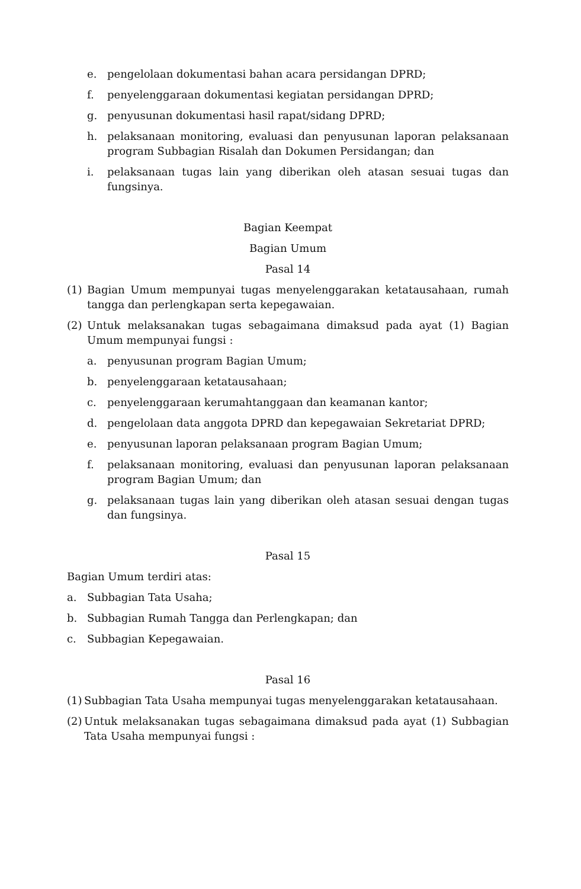e. pengelolaan dokumentasi bahan acara persidangan DPRD;
f. penyelenggaraan dokumentasi kegiatan persidangan DPRD;
g. penyusunan dokumentasi hasil rapat/sidang DPRD;
h. pelaksanaan monitoring, evaluasi dan penyusunan laporan pelaksanaan program Subbagian Risalah dan Dokumen Persidangan; dan
i. pelaksanaan tugas lain yang diberikan oleh atasan sesuai tugas dan fungsinya.
Bagian Keempat
Bagian Umum
Pasal 14
(1) Bagian Umum mempunyai tugas menyelenggarakan ketatausahaan, rumah tangga dan perlengkapan serta kepegawaian.
(2) Untuk melaksanakan tugas sebagaimana dimaksud pada ayat (1) Bagian Umum mempunyai fungsi :
a. penyusunan program Bagian Umum;
b. penyelenggaraan ketatausahaan;
c. penyelenggaraan kerumahtanggaan dan keamanan kantor;
d. pengelolaan data anggota DPRD dan kepegawaian Sekretariat DPRD;
e. penyusunan laporan pelaksanaan program Bagian Umum;
f. pelaksanaan monitoring, evaluasi dan penyusunan laporan pelaksanaan program Bagian Umum; dan
g. pelaksanaan tugas lain yang diberikan oleh atasan sesuai dengan tugas dan fungsinya.
Pasal 15
Bagian Umum terdiri atas:
a. Subbagian Tata Usaha;
b. Subbagian Rumah Tangga dan Perlengkapan; dan
c. Subbagian Kepegawaian.
Pasal 16
(1) Subbagian Tata Usaha mempunyai tugas menyelenggarakan ketatausahaan.
(2) Untuk melaksanakan tugas sebagaimana dimaksud pada ayat (1) Subbagian Tata Usaha mempunyai fungsi :